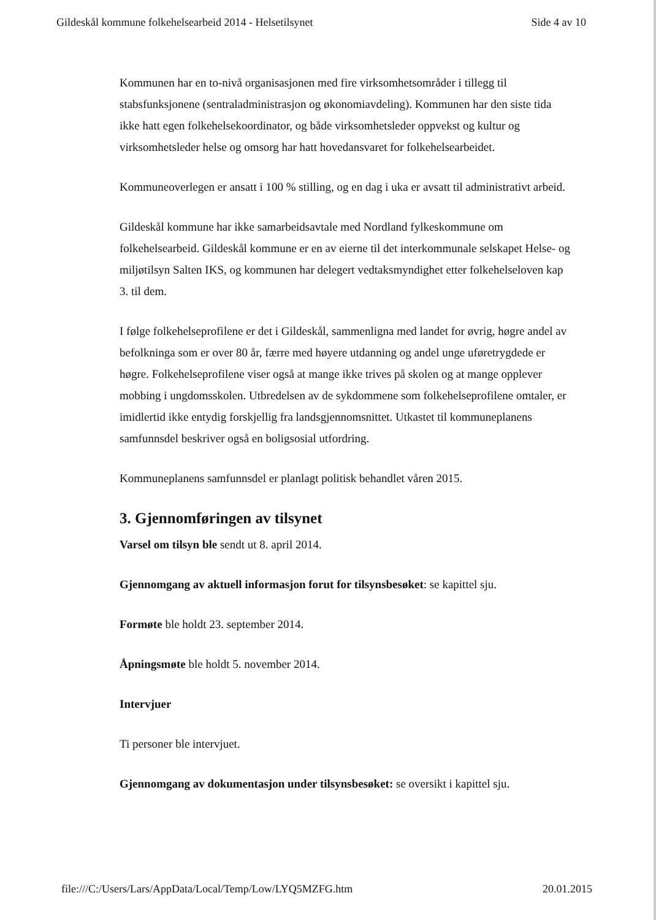Gildeskål kommune folkehelsearbeid 2014 - Helsetilsynet Side 4 av 10
Kommunen har en to-nivå organisasjonen med fire virksomhetsområder i tillegg til stabsfunksjonene (sentraladministrasjon og økonomiavdeling). Kommunen har den siste tida ikke hatt egen folkehelsekoordinator, og både virksomhetsleder oppvekst og kultur og virksomhetsleder helse og omsorg har hatt hovedansvaret for folkehelsearbeidet.
Kommuneoverlegen er ansatt i 100 % stilling, og en dag i uka er avsatt til administrativt arbeid.
Gildeskål kommune har ikke samarbeidsavtale med Nordland fylkeskommune om folkehelsearbeid. Gildeskål kommune er en av eierne til det interkommunale selskapet Helse- og miljøtilsyn Salten IKS, og kommunen har delegert vedtaksmyndighet etter folkehelseloven kap 3. til dem.
I følge folkehelseprofilene er det i Gildeskål, sammenligna med landet for øvrig, høgre andel av befolkninga som er over 80 år, færre med høyere utdanning og andel unge uføretrygdede er høgre. Folkehelseprofilene viser også at mange ikke trives på skolen og at mange opplever mobbing i ungdomsskolen. Utbredelsen av de sykdommene som folkehelseprofilene omtaler, er imidlertid ikke entydig forskjellig fra landsgjennomsnittet. Utkastet til kommuneplanens samfunnsdel beskriver også en boligsosial utfordring.
Kommuneplanens samfunnsdel er planlagt politisk behandlet våren 2015.
3. Gjennomføringen av tilsynet
Varsel om tilsyn ble sendt ut 8. april 2014.
Gjennomgang av aktuell informasjon forut for tilsynsbesøket: se kapittel sju.
Formøte ble holdt 23. september 2014.
Åpningsmøte ble holdt 5. november 2014.
Intervjuer
Ti personer ble intervjuet.
Gjennomgang av dokumentasjon under tilsynsbesøket: se oversikt i kapittel sju.
file:///C:/Users/Lars/AppData/Local/Temp/Low/LYQ5MZFG.htm 20.01.2015